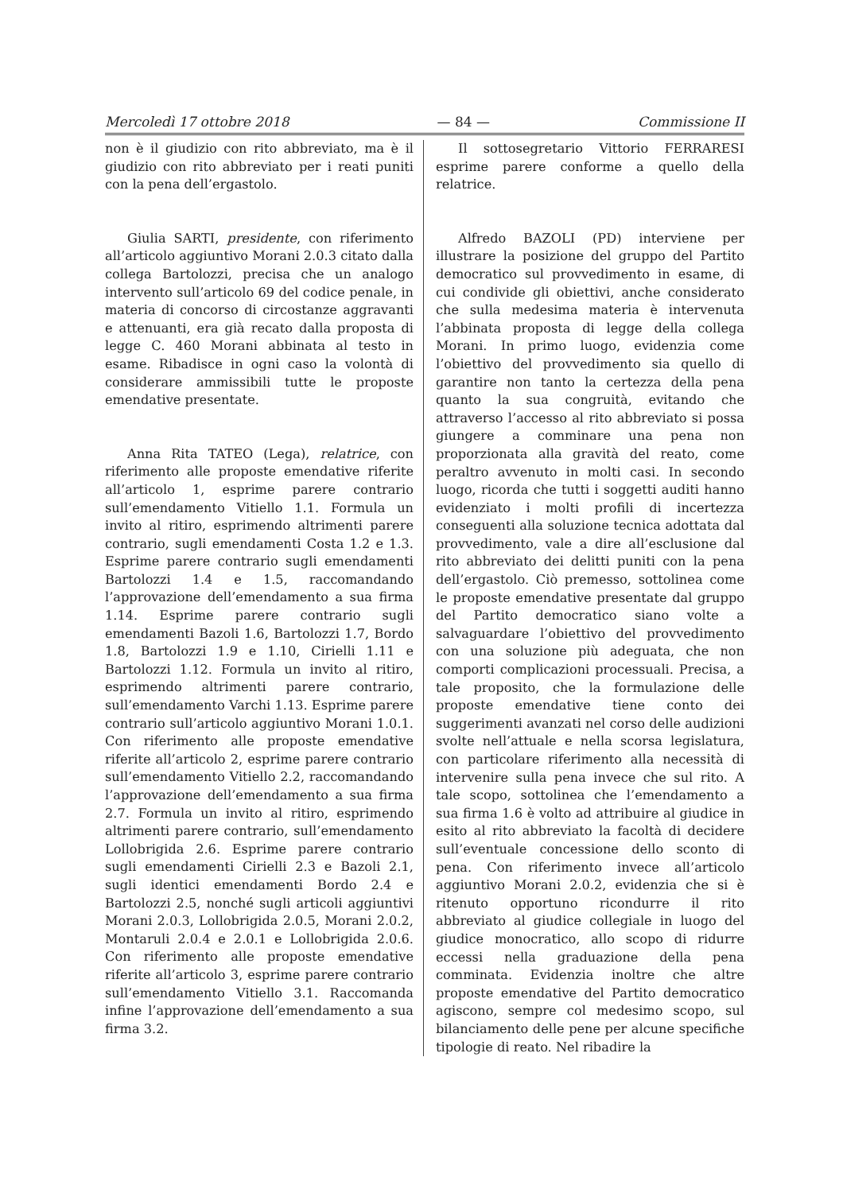Mercoledì 17 ottobre 2018 — 84 — Commissione II
non è il giudizio con rito abbreviato, ma è il giudizio con rito abbreviato per i reati puniti con la pena dell’ergastolo.
Giulia SARTI, presidente, con riferimento all’articolo aggiuntivo Morani 2.0.3 citato dalla collega Bartolozzi, precisa che un analogo intervento sull’articolo 69 del codice penale, in materia di concorso di circostanze aggravanti e attenuanti, era già recato dalla proposta di legge C. 460 Morani abbinata al testo in esame. Ribadisce in ogni caso la volontà di considerare ammissibili tutte le proposte emendative presentate.
Anna Rita TATEO (Lega), relatrice, con riferimento alle proposte emendative riferite all’articolo 1, esprime parere contrario sull’emendamento Vitiello 1.1. Formula un invito al ritiro, esprimendo altrimenti parere contrario, sugli emendamenti Costa 1.2 e 1.3. Esprime parere contrario sugli emendamenti Bartolozzi 1.4 e 1.5, raccomandando l’approvazione dell’emendamento a sua firma 1.14. Esprime parere contrario sugli emendamenti Bazoli 1.6, Bartolozzi 1.7, Bordo 1.8, Bartolozzi 1.9 e 1.10, Cirielli 1.11 e Bartolozzi 1.12. Formula un invito al ritiro, esprimendo altrimenti parere contrario, sull’emendamento Varchi 1.13. Esprime parere contrario sull’articolo aggiuntivo Morani 1.0.1. Con riferimento alle proposte emendative riferite all’articolo 2, esprime parere contrario sull’emendamento Vitiello 2.2, raccomandando l’approvazione dell’emendamento a sua firma 2.7. Formula un invito al ritiro, esprimendo altrimenti parere contrario, sull’emendamento Lollobrigida 2.6. Esprime parere contrario sugli emendamenti Cirielli 2.3 e Bazoli 2.1, sugli identici emendamenti Bordo 2.4 e Bartolozzi 2.5, nonché sugli articoli aggiuntivi Morani 2.0.3, Lollobrigida 2.0.5, Morani 2.0.2, Montaruli 2.0.4 e 2.0.1 e Lollobrigida 2.0.6. Con riferimento alle proposte emendative riferite all’articolo 3, esprime parere contrario sull’emendamento Vitiello 3.1. Raccomanda infine l’approvazione dell’emendamento a sua firma 3.2.
Il sottosegretario Vittorio FERRARESI esprime parere conforme a quello della relatrice.
Alfredo BAZOLI (PD) interviene per illustrare la posizione del gruppo del Partito democratico sul provvedimento in esame, di cui condivide gli obiettivi, anche considerato che sulla medesima materia è intervenuta l’abbinata proposta di legge della collega Morani. In primo luogo, evidenzia come l’obiettivo del provvedimento sia quello di garantire non tanto la certezza della pena quanto la sua congruità, evitando che attraverso l’accesso al rito abbreviato si possa giungere a comminare una pena non proporzionata alla gravità del reato, come peraltro avvenuto in molti casi. In secondo luogo, ricorda che tutti i soggetti auditi hanno evidenziato i molti profili di incertezza conseguenti alla soluzione tecnica adottata dal provvedimento, vale a dire all’esclusione dal rito abbreviato dei delitti puniti con la pena dell’ergastolo. Ciò premesso, sottolinea come le proposte emendative presentate dal gruppo del Partito democratico siano volte a salvaguardare l’obiettivo del provvedimento con una soluzione più adeguata, che non comporti complicazioni processuali. Precisa, a tale proposito, che la formulazione delle proposte emendative tiene conto dei suggerimenti avanzati nel corso delle audizioni svolte nell’attuale e nella scorsa legislatura, con particolare riferimento alla necessità di intervenire sulla pena invece che sul rito. A tale scopo, sottolinea che l’emendamento a sua firma 1.6 è volto ad attribuire al giudice in esito al rito abbreviato la facoltà di decidere sull’eventuale concessione dello sconto di pena. Con riferimento invece all’articolo aggiuntivo Morani 2.0.2, evidenzia che si è ritenuto opportuno ricondurre il rito abbreviato al giudice collegiale in luogo del giudice monocratico, allo scopo di ridurre eccessi nella graduazione della pena comminata. Evidenzia inoltre che altre proposte emendative del Partito democratico agiscono, sempre col medesimo scopo, sul bilanciamento delle pene per alcune specifiche tipologie di reato. Nel ribadire la